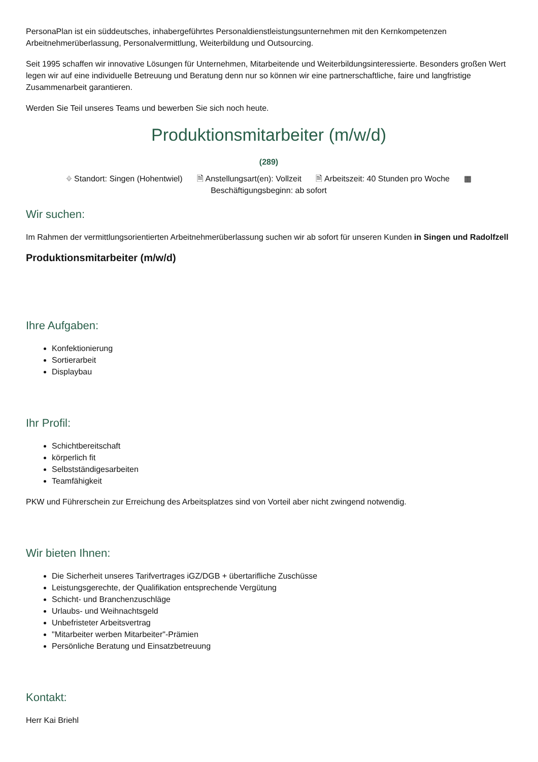PersonaPlan ist ein süddeutsches, inhabergeführtes Personaldienstleistungsunternehmen mit den Kernkompetenzen Arbeitnehmerüberlassung, Personalvermittlung, Weiterbildung und Outsourcing.
Seit 1995 schaffen wir innovative Lösungen für Unternehmen, Mitarbeitende und Weiterbildungsinteressierte. Besonders großen Wert legen wir auf eine individuelle Betreuung und Beratung denn nur so können wir eine partnerschaftliche, faire und langfristige Zusammenarbeit garantieren.
Werden Sie Teil unseres Teams und bewerben Sie sich noch heute.
Produktionsmitarbeiter (m/w/d)
(289)
⌖ Standort: Singen (Hohentwiel) 🗎 Anstellungsart(en): Vollzeit 🗎 Arbeitszeit: 40 Stunden pro Woche ▦
Beschäftigungsbeginn: ab sofort
Wir suchen:
Im Rahmen der vermittlungsorientierten Arbeitnehmerüberlassung suchen wir ab sofort für unseren Kunden in Singen und Radolfzell
Produktionsmitarbeiter (m/w/d)
Ihre Aufgaben:
Konfektionierung
Sortierarbeit
Displaybau
Ihr Profil:
Schichtbereitschaft
körperlich fit
Selbstständigesarbeiten
Teamfähigkeit
PKW und Führerschein zur Erreichung des Arbeitsplatzes sind von Vorteil aber nicht zwingend notwendig.
Wir bieten Ihnen:
Die Sicherheit unseres Tarifvertrages iGZ/DGB + übertarifliche Zuschüsse
Leistungsgerechte, der Qualifikation entsprechende Vergütung
Schicht- und Branchenzuschläge
Urlaubs- und Weihnachtsgeld
Unbefristeter Arbeitsvertrag
"Mitarbeiter werben Mitarbeiter"-Prämien
Persönliche Beratung und Einsatzbetreuung
Kontakt:
Herr Kai Briehl